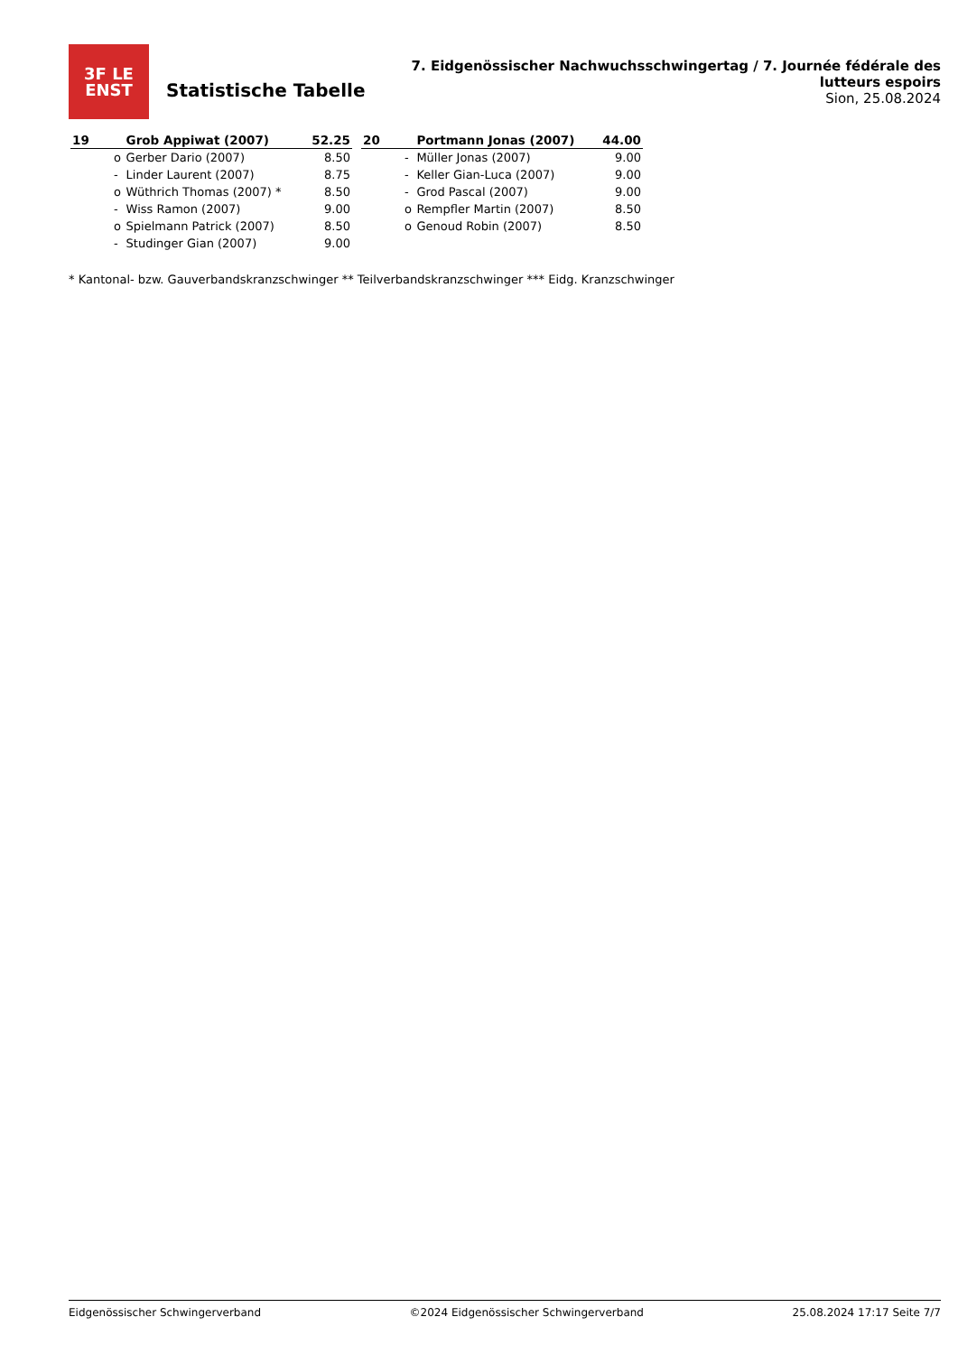3F LE
ENST
Statistische Tabelle
7. Eidgenössischer Nachwuchsschwingertag / 7. Journée fédérale des lutteurs espoirs
Sion, 25.08.2024
| 19 | | Grob Appiwat (2007) | 52.25 |
| | o | Gerber Dario (2007) | 8.50 |
| | - | Linder Laurent (2007) | 8.75 |
| | o | Wüthrich Thomas (2007) * | 8.50 |
| | - | Wiss Ramon (2007) | 9.00 |
| | o | Spielmann Patrick (2007) | 8.50 |
| | - | Studinger Gian (2007) | 9.00 |
| 20 | | Portmann Jonas (2007) | 44.00 |
| | - | Müller Jonas (2007) | 9.00 |
| | - | Keller Gian-Luca (2007) | 9.00 |
| | - | Grod Pascal (2007) | 9.00 |
| | o | Rempfler Martin (2007) | 8.50 |
| | o | Genoud Robin (2007) | 8.50 |
* Kantonal- bzw. Gauverbandskranzschwinger ** Teilverbandskranzschwinger *** Eidg. Kranzschwinger
Eidgenössischer Schwingerverband ©2024 Eidgenössischer Schwingerverband 25.08.2024 17:17 Seite 7/7